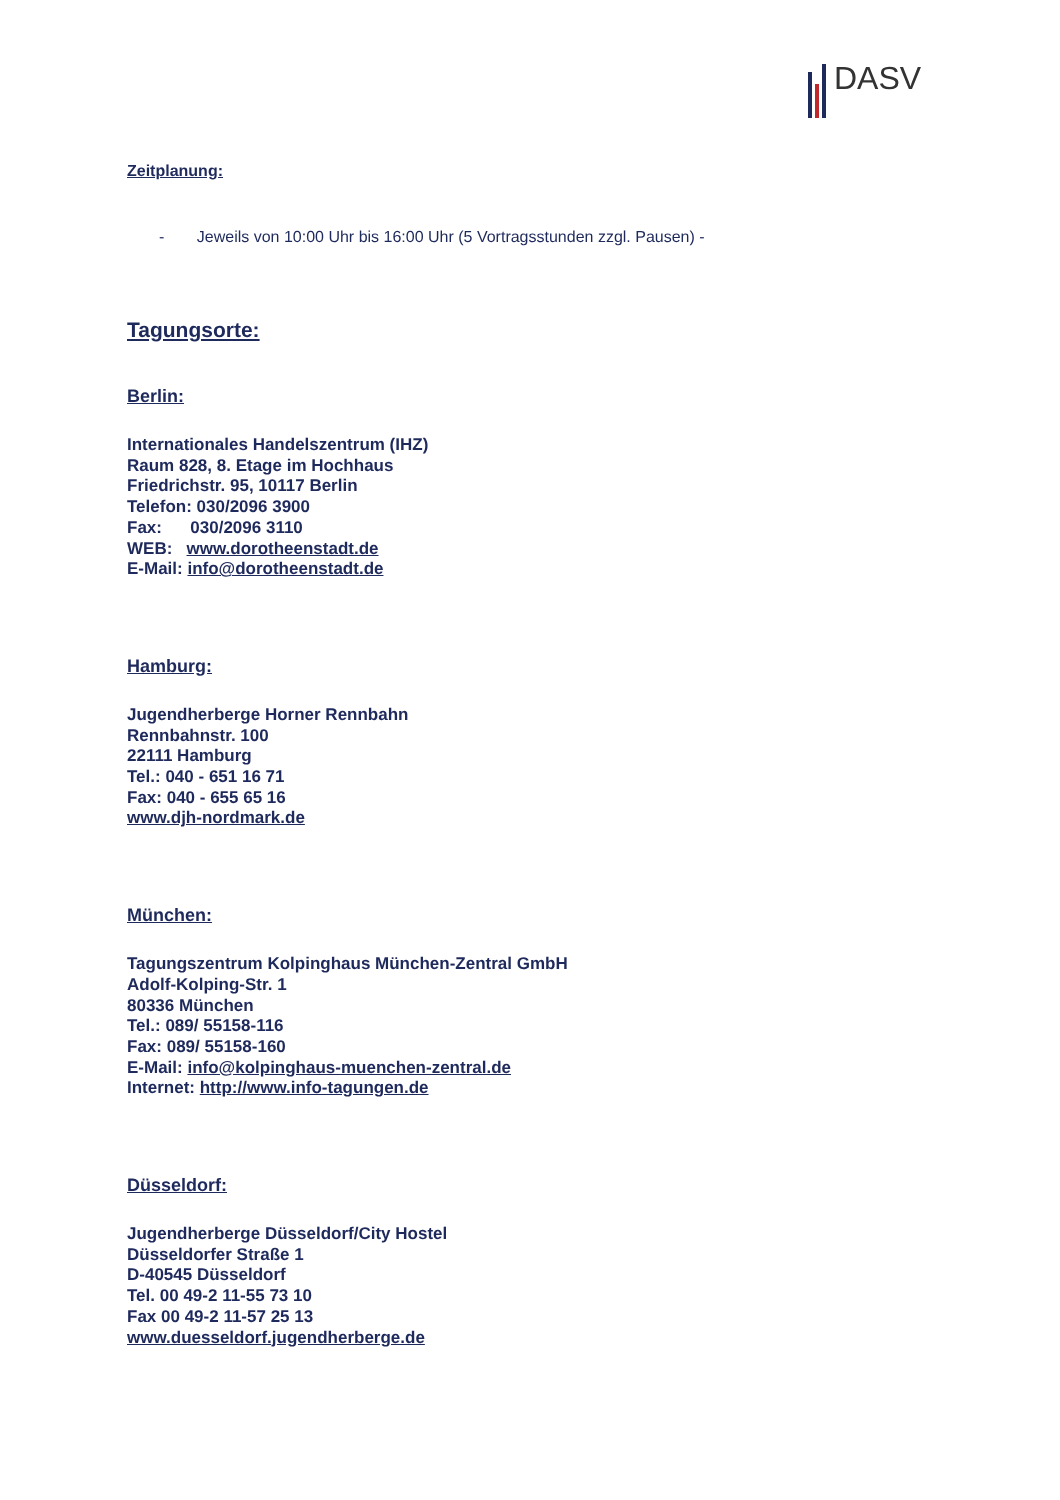DASV
Zeitplanung:
- Jeweils von 10:00 Uhr bis 16:00 Uhr (5 Vortragsstunden zzgl. Pausen) -
Tagungsorte:
Berlin:
Internationales Handelszentrum (IHZ)
Raum 828, 8. Etage im Hochhaus
Friedrichstr. 95, 10117 Berlin
Telefon: 030/2096 3900
Fax: 030/2096 3110
WEB: www.dorotheenstadt.de
E-Mail: info@dorotheenstadt.de
Hamburg:
Jugendherberge Horner Rennbahn
Rennbahnstr. 100
22111 Hamburg
Tel.: 040 - 651 16 71
Fax: 040 - 655 65 16
www.djh-nordmark.de
München:
Tagungszentrum Kolpinghaus München-Zentral GmbH
Adolf-Kolping-Str. 1
80336 München
Tel.: 089/ 55158-116
Fax: 089/ 55158-160
E-Mail: info@kolpinghaus-muenchen-zentral.de
Internet: http://www.info-tagungen.de
Düsseldorf:
Jugendherberge Düsseldorf/City Hostel
Düsseldorfer Straße 1
D-40545 Düsseldorf
Tel. 00 49-2 11-55 73 10
Fax 00 49-2 11-57 25 13
www.duesseldorf.jugendherberge.de